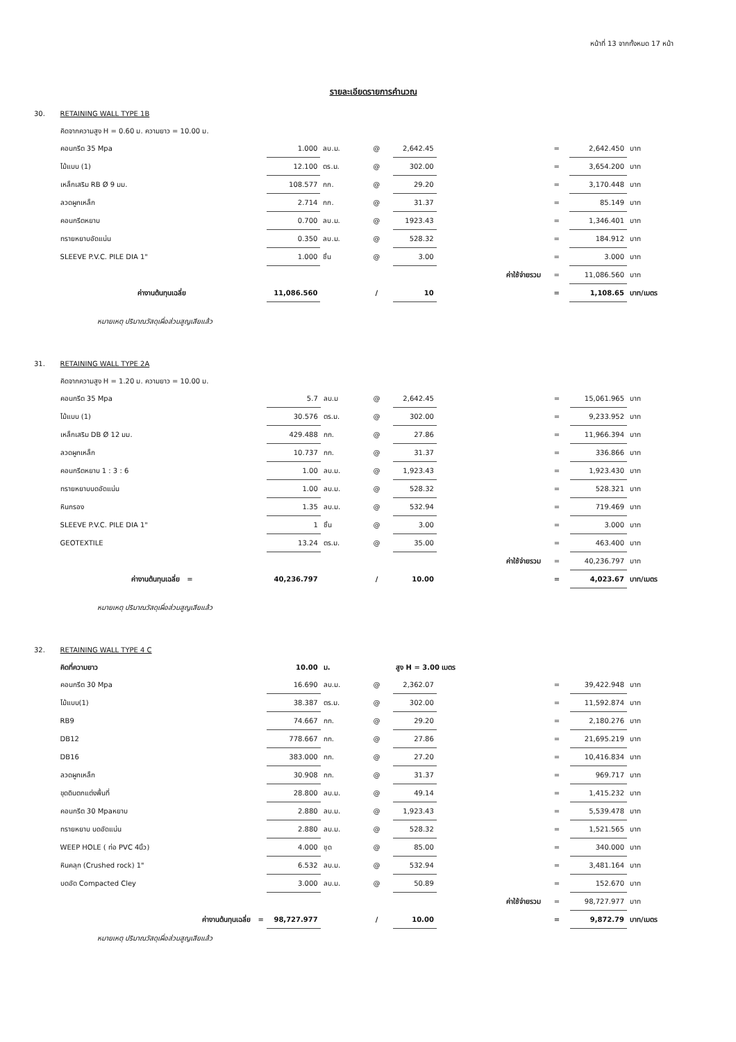หน้าที่ 13 จากทั้งหมด 17 หน้า
รายละเอียดรายการคำนวณ
| 30. | RETAINING WALL TYPE 1B | | | | | | | | |
| | คิดจากความสูง H = 0.60 ม. ความยาว = 10.00 ม. | | | | | | | | |
| | คอนกรีต 35 Mpa | 1.000 | ลบ.ม. | @ | 2,642.45 | | = | 2,642.450 | บาท |
| | ไม้แบบ (1) | 12.100 | ตร.ม. | @ | 302.00 | | = | 3,654.200 | บาท |
| | เหล็กเสริม RB Ø 9 มม. | 108.577 | กก. | @ | 29.20 | | = | 3,170.448 | บาท |
| | ลวดผูกเหล็ก | 2.714 | กก. | @ | 31.37 | | = | 85.149 | บาท |
| | คอนกรีตหยาบ | 0.700 | ลบ.ม. | @ | 1923.43 | | = | 1,346.401 | บาท |
| | ทรายหยาบอัดแน่น | 0.350 | ลบ.ม. | @ | 528.32 | | = | 184.912 | บาท |
| | SLEEVE P.V.C. PILE DIA 1" | 1.000 | ชิ้น | @ | 3.00 | | = | 3.000 | บาท |
| | | | | | | ค่าใช้จ่ายรวม | = | 11,086.560 | บาท |
| | ค่างานต้นทุนเฉลี่ย | 11,086.560 | | / | 10 | | = | 1,108.65 | บาท/เมตร |
หมายเหตุ ปริมาณวัสดุเผื่อส่วนสูญเสียแล้ว
| 31. | RETAINING WALL TYPE 2A | | | | | | | | |
| | คิดจากความสูง H = 1.20 ม. ความยาว = 10.00 ม. | | | | | | | | |
| | คอนกรีต 35 Mpa | 5.7 | ลบ.ม | @ | 2,642.45 | | = | 15,061.965 | บาท |
| | ไม้แบบ (1) | 30.576 | ตร.ม. | @ | 302.00 | | = | 9,233.952 | บาท |
| | เหล็กเสริม DB Ø 12 มม. | 429.488 | กก. | @ | 27.86 | | = | 11,966.394 | บาท |
| | ลวดผูกเหล็ก | 10.737 | กก. | @ | 31.37 | | = | 336.866 | บาท |
| | คอนกรีตหยาบ 1 : 3 : 6 | 1.00 | ลบ.ม. | @ | 1,923.43 | | = | 1,923.430 | บาท |
| | ทรายหยาบบดอัดแน่น | 1.00 | ลบ.ม. | @ | 528.32 | | = | 528.321 | บาท |
| | หินกรอง | 1.35 | ลบ.ม. | @ | 532.94 | | = | 719.469 | บาท |
| | SLEEVE P.V.C. PILE DIA 1" | 1 | ชิ้น | @ | 3.00 | | = | 3.000 | บาท |
| | GEOTEXTILE | 13.24 | ตร.ม. | @ | 35.00 | | = | 463.400 | บาท |
| | | | | | | ค่าใช้จ่ายรวม | = | 40,236.797 | บาท |
| | ค่างานต้นทุนเฉลี่ย = | 40,236.797 | | / | 10.00 | | = | 4,023.67 | บาท/เมตร |
หมายเหตุ ปริมาณวัสดุเผื่อส่วนสูญเสียแล้ว
| 32. | RETAINING WALL TYPE 4 C | | | | | | | | |
| | คิดที่ความยาว | 10.00 | ม. | | สูง H = 3.00 เมตร | | | | |
| | คอนกรีต 30 Mpa | 16.690 | ลบ.ม. | @ | 2,362.07 | | = | 39,422.948 | บาท |
| | ไม้แบบ(1) | 38.387 | ตร.ม. | @ | 302.00 | | = | 11,592.874 | บาท |
| | RB9 | 74.667 | กก. | @ | 29.20 | | = | 2,180.276 | บาท |
| | DB12 | 778.667 | กก. | @ | 27.86 | | = | 21,695.219 | บาท |
| | DB16 | 383.000 | กก. | @ | 27.20 | | = | 10,416.834 | บาท |
| | ลวดผูกเหล็ก | 30.908 | กก. | @ | 31.37 | | = | 969.717 | บาท |
| | ขุดดินตกแต่งพื้นที่ | 28.800 | ลบ.ม. | @ | 49.14 | | = | 1,415.232 | บาท |
| | คอนกรีต 30 Mpaหยาบ | 2.880 | ลบ.ม. | @ | 1,923.43 | | = | 5,539.478 | บาท |
| | ทรายหยาบ บดอัดแน่น | 2.880 | ลบ.ม. | @ | 528.32 | | = | 1,521.565 | บาท |
| | WEEP HOLE ( ท่อ PVC 4นิ้ว) | 4.000 | ชุด | @ | 85.00 | | = | 340.000 | บาท |
| | หินคลุก (Crushed rock) 1" | 6.532 | ลบ.ม. | @ | 532.94 | | = | 3,481.164 | บาท |
| | บดอัด Compacted Cley | 3.000 | ลบ.ม. | @ | 50.89 | | = | 152.670 | บาท |
| | | | | | | ค่าใช้จ่ายรวม | = | 98,727.977 | บาท |
| | ค่างานต้นทุนเฉลี่ย = | 98,727.977 | | / | 10.00 | | = | 9,872.79 | บาท/เมตร |
หมายเหตุ ปริมาณวัสดุเผื่อส่วนสูญเสียแล้ว